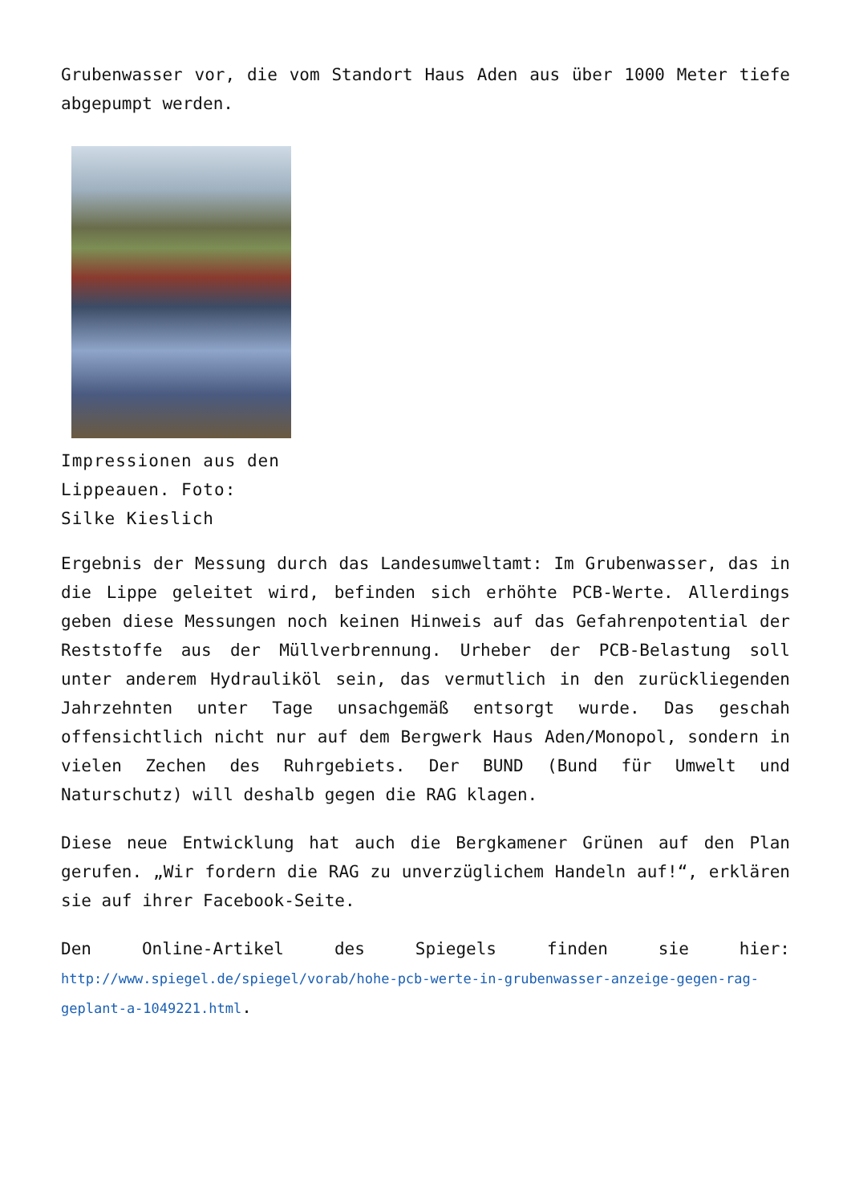Grubenwasser vor, die vom Standort Haus Aden aus über 1000 Meter tiefe abgepumpt werden.
Impressionen aus den Lippeauen. Foto: Silke Kieslich
Ergebnis der Messung durch das Landesumweltamt: Im Grubenwasser, das in die Lippe geleitet wird, befinden sich erhöhte PCB-Werte. Allerdings geben diese Messungen noch keinen Hinweis auf das Gefahrenpotential der Reststoffe aus der Müllverbrennung. Urheber der PCB-Belastung soll unter anderem Hydrauliköl sein, das vermutlich in den zurückliegenden Jahrzehnten unter Tage unsachgemäß entsorgt wurde. Das geschah offensichtlich nicht nur auf dem Bergwerk Haus Aden/Monopol, sondern in vielen Zechen des Ruhrgebiets. Der BUND (Bund für Umwelt und Naturschutz) will deshalb gegen die RAG klagen.
Diese neue Entwicklung hat auch die Bergkamener Grünen auf den Plan gerufen. „Wir fordern die RAG zu unverzüglichem Handeln auf!“, erklären sie auf ihrer Facebook-Seite.
Den Online-Artikel des Spiegels finden sie hier: http://www.spiegel.de/spiegel/vorab/hohe-pcb-werte-in-grubenwasser-anzeige-gegen-rag-geplant-a-1049221.html.